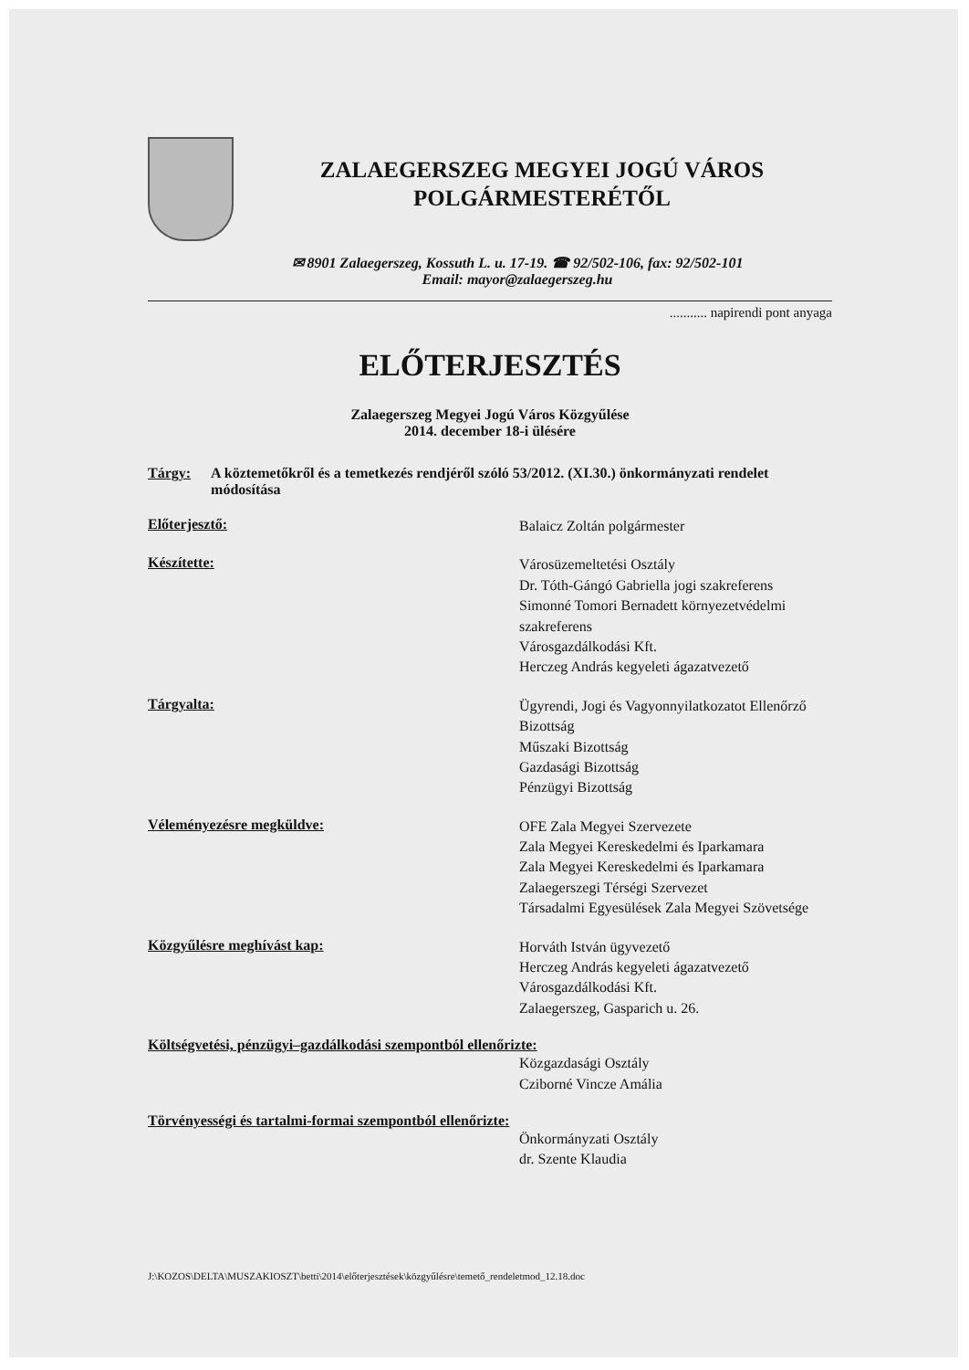ZALAEGERSZEG MEGYEI JOGÚ VÁROS
POLGÁRMESTERÉTŐL
✉ 8901 Zalaegerszeg, Kossuth L. u. 17-19. ☎ 92/502-106, fax: 92/502-101
Email: mayor@zalaegerszeg.hu
........... napirendi pont anyaga
ELŐTERJESZTÉS
Zalaegerszeg Megyei Jogú Város Közgyűlése
2014. december 18-i ülésére
Tárgy: A köztemetőkről és a temetkezés rendjéről szóló 53/2012. (XI.30.) önkormányzati rendelet módosítása
Előterjesztő:
Balaicz Zoltán polgármester
Készítette:
Városüzemeltetési Osztály
Dr. Tóth-Gángó Gabriella jogi szakreferens
Simonné Tomori Bernadett környezetvédelmi szakreferens
Városgazdálkodási Kft.
Herczeg András kegyeleti ágazatvezető
Tárgyalta:
Ügyrendi, Jogi és Vagyonnyilatkozatot Ellenőrző Bizottság
Műszaki Bizottság
Gazdasági Bizottság
Pénzügyi Bizottság
Véleményezésre megküldve:
OFE Zala Megyei Szervezete
Zala Megyei Kereskedelmi és Iparkamara
Zala Megyei Kereskedelmi és Iparkamara Zalaegerszegi Térségi Szervezet
Társadalmi Egyesülések Zala Megyei Szövetsége
Közgyűlésre meghívást kap:
Horváth István ügyvezető
Herczeg András kegyeleti ágazatvezető
Városgazdálkodási Kft.
Zalaegerszeg, Gasparich u. 26.
Költségvetési, pénzügyi–gazdálkodási szempontból ellenőrizte:
Közgazdasági Osztály
Cziborné Vincze Amália
Törvényességi és tartalmi-formai szempontból ellenőrizte:
Önkormányzati Osztály
dr. Szente Klaudia
J:\KOZOS\DELTA\MUSZAKIOSZT\betti\2014\előterjesztések\közgyűlésre\temető_rendeletmod_12.18.doc